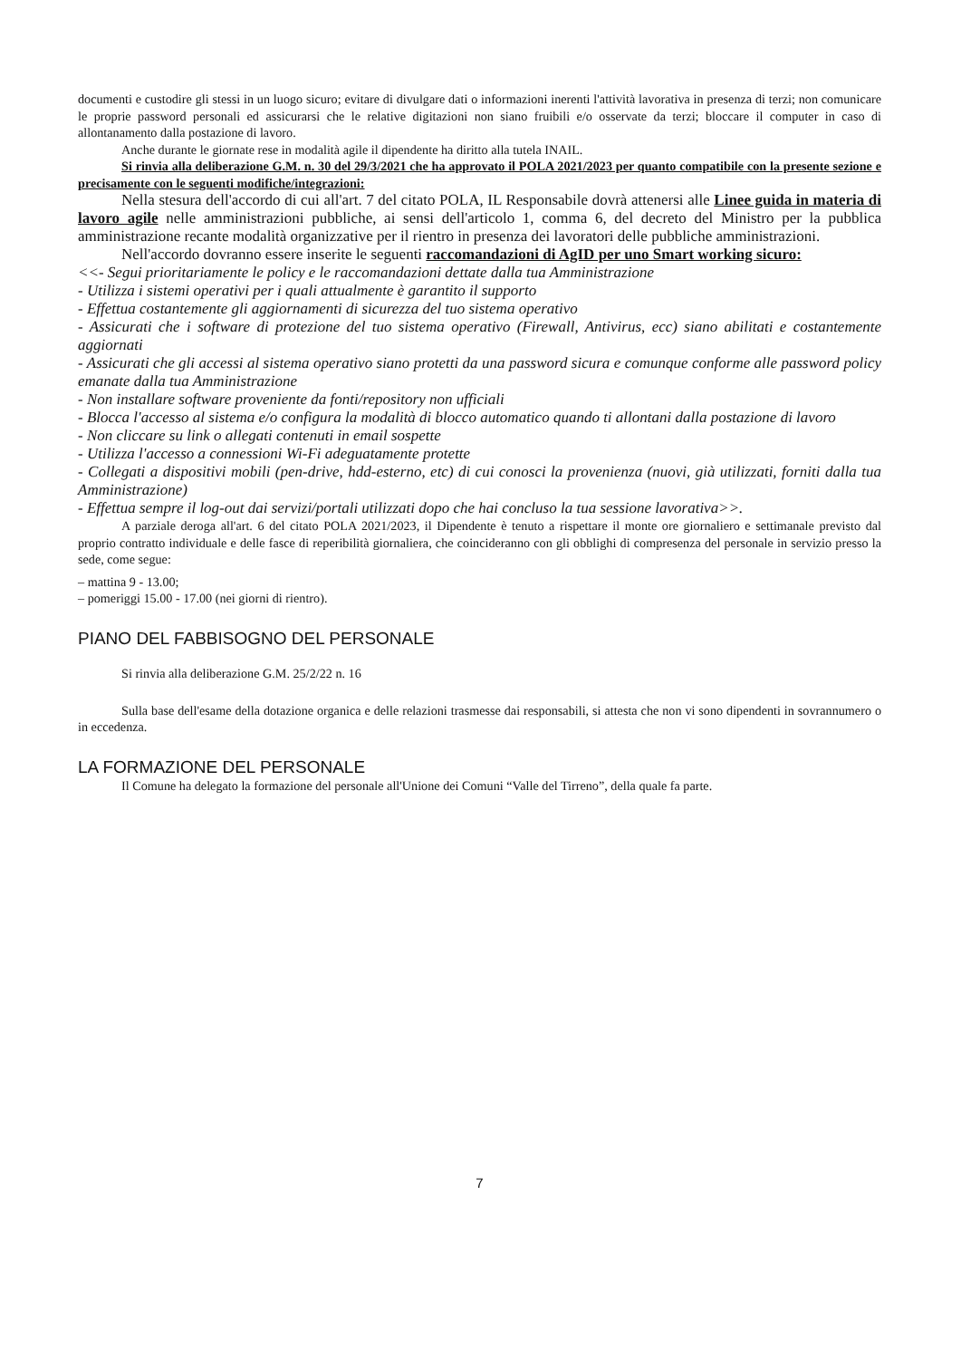documenti e custodire gli stessi in un luogo sicuro; evitare di divulgare dati o informazioni inerenti l'attività lavorativa in presenza di terzi; non comunicare le proprie password personali ed assicurarsi che le relative digitazioni non siano fruibili e/o osservate da terzi; bloccare il computer in caso di allontanamento dalla postazione di lavoro.
Anche durante le giornate rese in modalità agile il dipendente ha diritto alla tutela INAIL.
Si rinvia alla deliberazione G.M. n. 30 del 29/3/2021 che ha approvato il POLA 2021/2023 per quanto compatibile con la presente sezione e precisamente con le seguenti modifiche/integrazioni:
Nella stesura dell'accordo di cui all'art. 7 del citato POLA, IL Responsabile dovrà attenersi alle Linee guida in materia di lavoro agile nelle amministrazioni pubbliche, ai sensi dell'articolo 1, comma 6, del decreto del Ministro per la pubblica amministrazione recante modalità organizzative per il rientro in presenza dei lavoratori delle pubbliche amministrazioni.
Nell'accordo dovranno essere inserite le seguenti raccomandazioni di AgID per uno Smart working sicuro:
<<- Segui prioritariamente le policy e le raccomandazioni dettate dalla tua Amministrazione
- Utilizza i sistemi operativi per i quali attualmente è garantito il supporto
- Effettua costantemente gli aggiornamenti di sicurezza del tuo sistema operativo
- Assicurati che i software di protezione del tuo sistema operativo (Firewall, Antivirus, ecc) siano abilitati e costantemente aggiornati
- Assicurati che gli accessi al sistema operativo siano protetti da una password sicura e comunque conforme alle password policy emanate dalla tua Amministrazione
- Non installare software proveniente da fonti/repository non ufficiali
- Blocca l'accesso al sistema e/o configura la modalità di blocco automatico quando ti allontani dalla postazione di lavoro
- Non cliccare su link o allegati contenuti in email sospette
- Utilizza l'accesso a connessioni Wi-Fi adeguatamente protette
- Collegati a dispositivi mobili (pen-drive, hdd-esterno, etc) di cui conosci la provenienza (nuovi, già utilizzati, forniti dalla tua Amministrazione)
- Effettua sempre il log-out dai servizi/portali utilizzati dopo che hai concluso la tua sessione lavorativa>>.
A parziale deroga all'art. 6 del citato POLA 2021/2023, il Dipendente è tenuto a rispettare il monte ore giornaliero e settimanale previsto dal proprio contratto individuale e delle fasce di reperibilità giornaliera, che coincideranno con gli obblighi di compresenza del personale in servizio presso la sede, come segue:
– mattina 9 - 13.00;
– pomeriggi 15.00 - 17.00 (nei giorni di rientro).
PIANO DEL FABBISOGNO DEL PERSONALE
Si rinvia alla deliberazione G.M. 25/2/22 n. 16
Sulla base dell'esame della dotazione organica e delle relazioni trasmesse dai responsabili, si attesta che non vi sono dipendenti in sovrannumero o in eccedenza.
LA FORMAZIONE DEL PERSONALE
Il Comune ha delegato la formazione del personale all'Unione dei Comuni “Valle del Tirreno”, della quale fa parte.
7